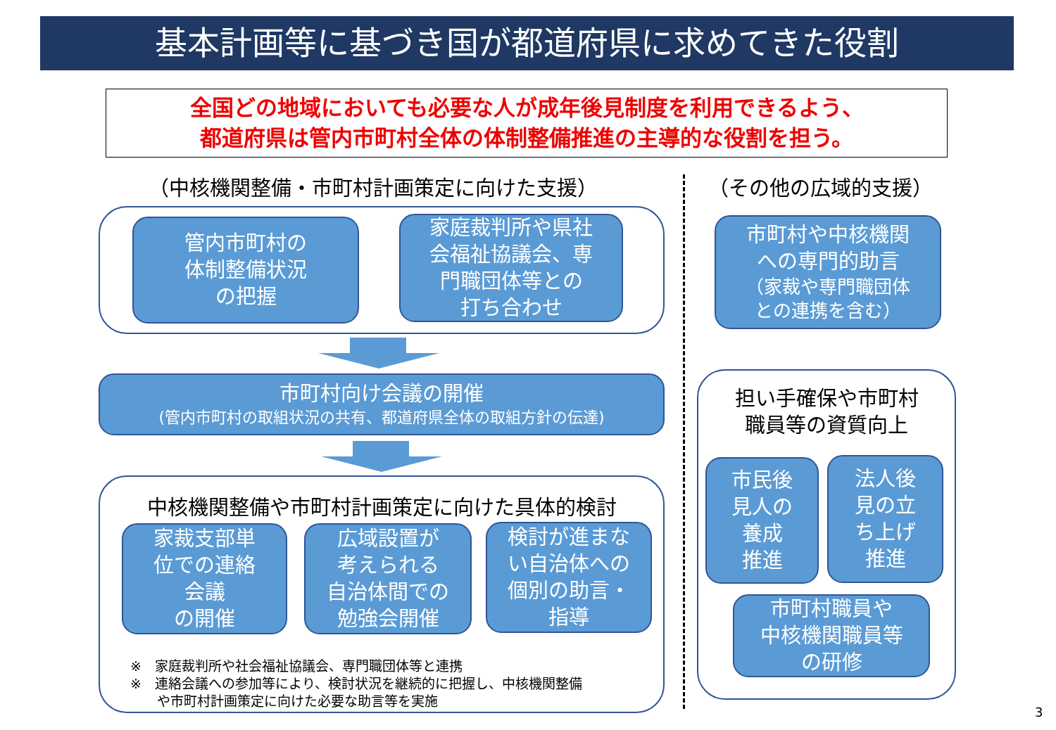基本計画等に基づき国が都道府県に求めてきた役割
全国どの地域においても必要な人が成年後見制度を利用できるよう、
都道府県は管内市町村全体の体制整備推進の主導的な役割を担う。
（中核機関整備・市町村計画策定に向けた支援） （その他の広域的支援）
管内市町村の
体制整備状況
の把握
家庭裁判所や県社
会福祉協議会、専
門職団体等との
打ち合わせ
市町村向け会議の開催
(管内市町村の取組状況の共有、都道府県全体の取組方針の伝達)
中核機関整備や市町村計画策定に向けた具体的検討
家裁支部単
位での連絡
会議
の開催
広域設置が
考えられる
自治体間での
勉強会開催
検討が進まな
い自治体への
個別の助言・
指導
※　家庭裁判所や社会福祉協議会、専門職団体等と連携
※　連絡会議への参加等により、検討状況を継続的に把握し、中核機関整備
　　や市町村計画策定に向けた必要な助言等を実施
市町村や中核機関
への専門的助言
（家裁や専門職団体
との連携を含む）
担い手確保や市町村
職員等の資質向上
市民後
見人の
養成
推進
法人後
見の立
ち上げ
推進
市町村職員や
中核機関職員等
の研修
3